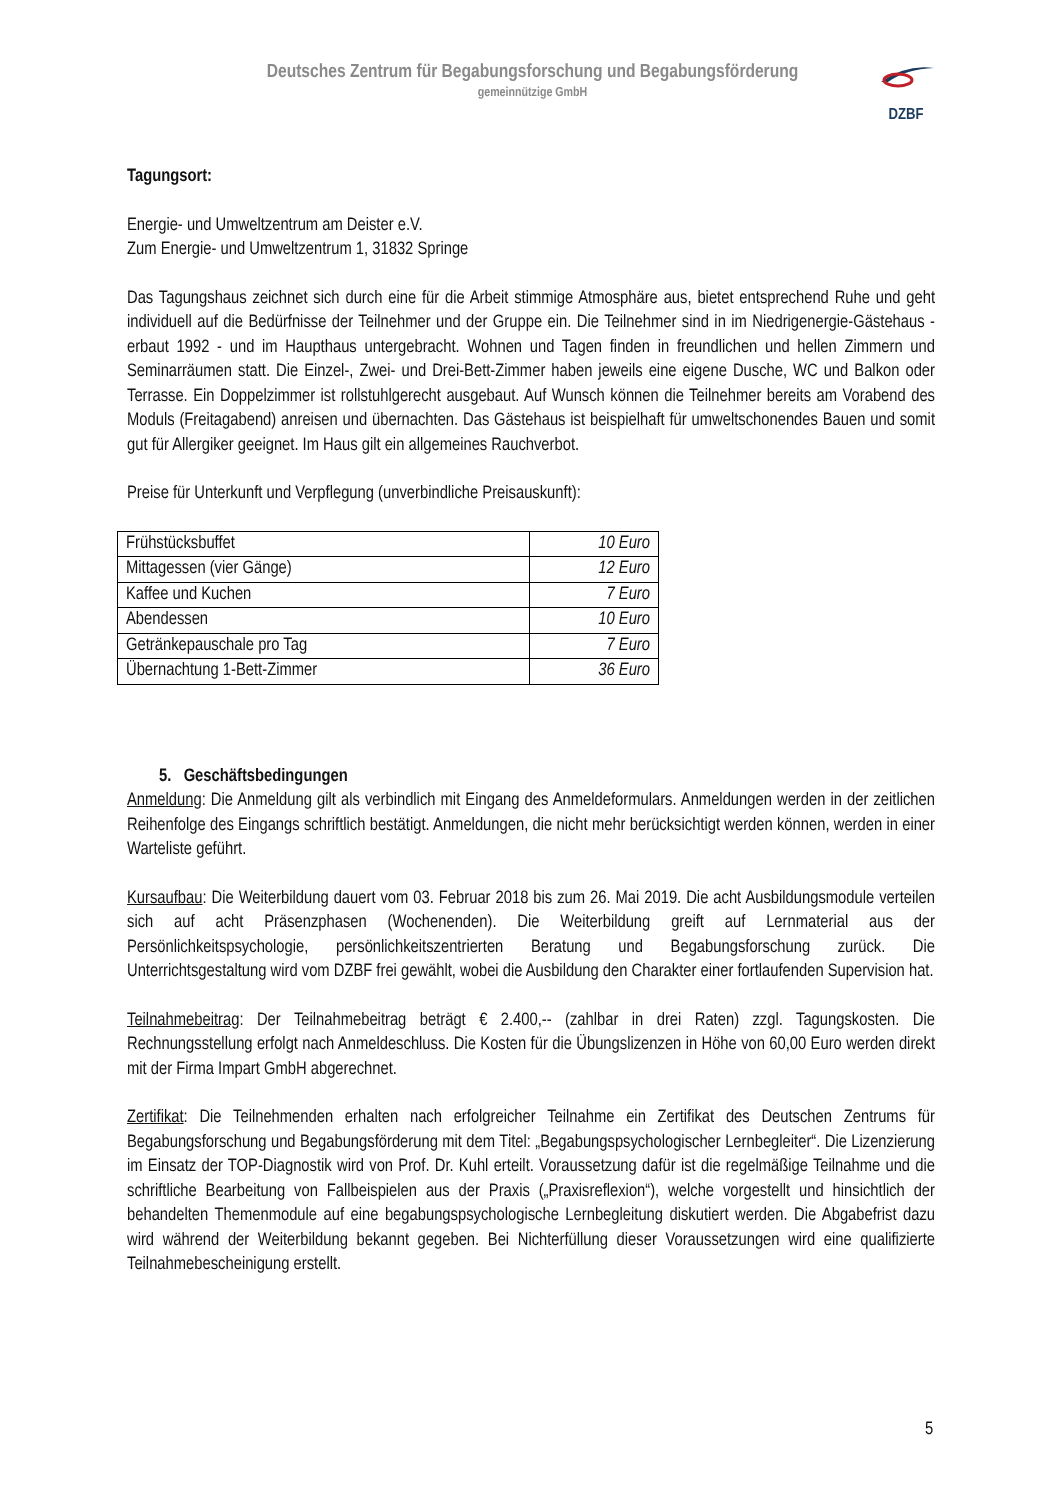Deutsches Zentrum für Begabungsforschung und Begabungsförderung
gemeinnützige GmbH
DZBF
Tagungsort:
Energie- und Umweltzentrum am Deister e.V.
Zum Energie- und Umweltzentrum 1, 31832 Springe
Das Tagungshaus zeichnet sich durch eine für die Arbeit stimmige Atmosphäre aus, bietet entsprechend Ruhe und geht individuell auf die Bedürfnisse der Teilnehmer und der Gruppe ein. Die Teilnehmer sind in im Niedrigenergie-Gästehaus - erbaut 1992 - und im Haupthaus untergebracht. Wohnen und Tagen finden in freundlichen und hellen Zimmern und Seminarräumen statt. Die Einzel-, Zwei- und Drei-Bett-Zimmer haben jeweils eine eigene Dusche, WC und Balkon oder Terrasse. Ein Doppelzimmer ist rollstuhlgerecht ausgebaut. Auf Wunsch können die Teilnehmer bereits am Vorabend des Moduls (Freitagabend) anreisen und übernachten. Das Gästehaus ist beispielhaft für umweltschonendes Bauen und somit gut für Allergiker geeignet. Im Haus gilt ein allgemeines Rauchverbot.
Preise für Unterkunft und Verpflegung (unverbindliche Preisauskunft):
| Frühstücksbuffet | 10 Euro |
| Mittagessen (vier Gänge) | 12 Euro |
| Kaffee und Kuchen | 7 Euro |
| Abendessen | 10 Euro |
| Getränkepauschale pro Tag | 7 Euro |
| Übernachtung 1-Bett-Zimmer | 36 Euro |
5. Geschäftsbedingungen
Anmeldung: Die Anmeldung gilt als verbindlich mit Eingang des Anmeldeformulars. Anmeldungen werden in der zeitlichen Reihenfolge des Eingangs schriftlich bestätigt. Anmeldungen, die nicht mehr berücksichtigt werden können, werden in einer Warteliste geführt.
Kursaufbau: Die Weiterbildung dauert vom 03. Februar 2018 bis zum 26. Mai 2019. Die acht Ausbildungsmodule verteilen sich auf acht Präsenzphasen (Wochenenden). Die Weiterbildung greift auf Lernmaterial aus der Persönlichkeitspsychologie, persönlichkeitszentrierten Beratung und Begabungsforschung zurück. Die Unterrichtsgestaltung wird vom DZBF frei gewählt, wobei die Ausbildung den Charakter einer fortlaufenden Supervision hat.
Teilnahmebeitrag: Der Teilnahmebeitrag beträgt € 2.400,-- (zahlbar in drei Raten) zzgl. Tagungskosten. Die Rechnungsstellung erfolgt nach Anmeldeschluss. Die Kosten für die Übungslizenzen in Höhe von 60,00 Euro werden direkt mit der Firma Impart GmbH abgerechnet.
Zertifikat: Die Teilnehmenden erhalten nach erfolgreicher Teilnahme ein Zertifikat des Deutschen Zentrums für Begabungsforschung und Begabungsförderung mit dem Titel: „Begabungspsychologischer Lernbegleiter“. Die Lizenzierung im Einsatz der TOP-Diagnostik wird von Prof. Dr. Kuhl erteilt. Voraussetzung dafür ist die regelmäßige Teilnahme und die schriftliche Bearbeitung von Fallbeispielen aus der Praxis („Praxisreflexion“), welche vorgestellt und hinsichtlich der behandelten Themenmodule auf eine begabungspsychologische Lernbegleitung diskutiert werden. Die Abgabefrist dazu wird während der Weiterbildung bekannt gegeben. Bei Nichterfüllung dieser Voraussetzungen wird eine qualifizierte Teilnahmebescheinigung erstellt.
5